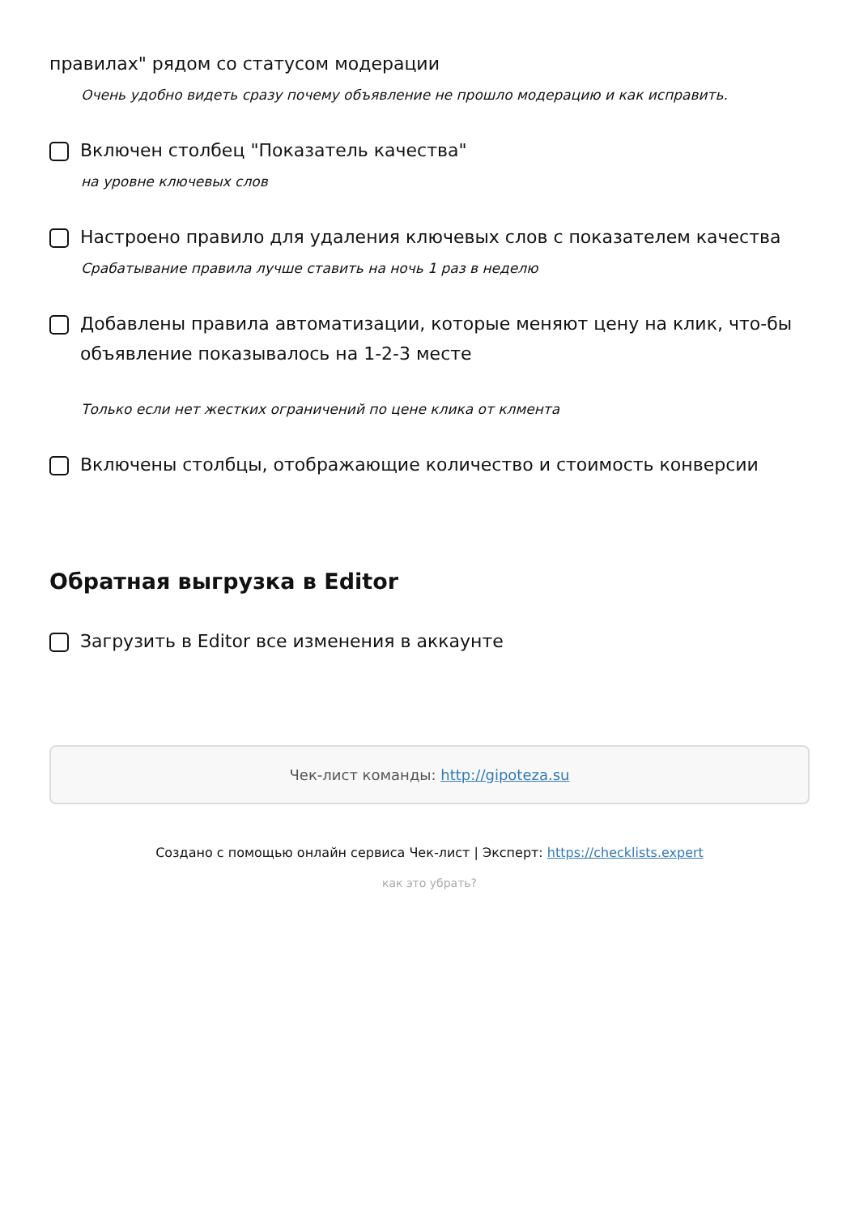правилах" рядом со статусом модерации
Очень удобно видеть сразу почему объявление не прошло модерацию и как исправить.
Включен столбец "Показатель качества"
на уровне ключевых слов
Настроено правило для удаления ключевых слов с показателем качества
Срабатывание правила лучше ставить на ночь 1 раз в неделю
Добавлены правила автоматизации, которые меняют цену на клик, что-бы объявление показывалось на 1-2-3 месте
Только если нет жестких ограничений по цене клика от клмента
Включены столбцы, отображающие количество и стоимость конверсии
Обратная выгрузка в Editor
Загрузить в Editor все изменения в аккаунте
Чек-лист команды: http://gipoteza.su
Создано с помощью онлайн сервиса Чек-лист | Эксперт: https://checklists.expert
как это убрать?